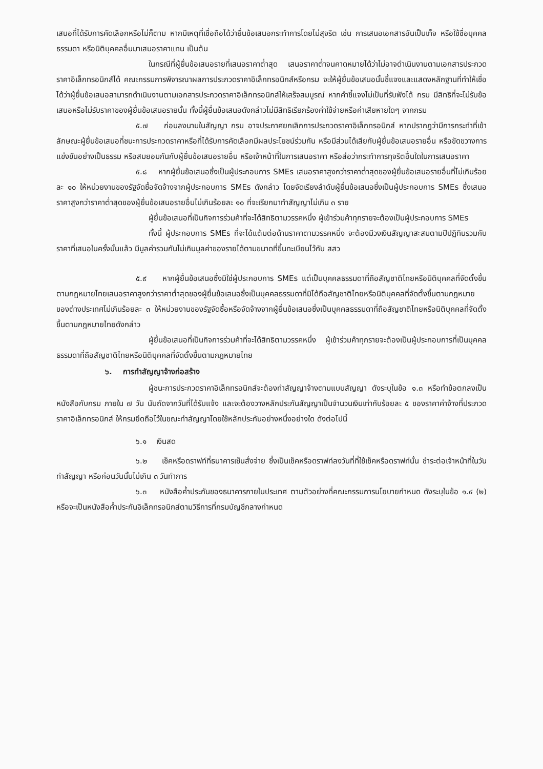เสนอที่ได้รับการคัดเลือกหรือไม่ก็ตาม หากมีเหตุที่เชื่อถือได้ว่ายื่นข้อเสนอกระทำการโดยไม่สุจริต เช่น การเสนอเอกสารอันเป็นเท็จ หรือใช้ชื่อบุคคลธรรมดา หรือนิติบุคคลอื่นมาเสนอราคาแทน เป็นต้น
ในกรณีที่ผู้ยื่นข้อเสนอรายที่เสนอราคาต่ำสุด เสนอราคาต่ำจนคาดหมายได้ว่าไม่อาจดำเนินงานตามเอกสารประกวดราคาอิเล็กทรอนิกส์ได้ คณะกรรมการพิจารณาผลการประกวดราคาอิเล็กทรอนิกส์หรือกรม จะให้ผู้ยื่นข้อเสนอนั้นชี้แจงและแสดงหลักฐานที่ทำให้เชื่อได้ว่าผู้ยื่นข้อเสนอสามารถดำเนินงานตามเอกสารประกวดราคาอิเล็กทรอนิกส์ให้เสร็จสมบูรณ์ หากคำชี้แจงไม่เป็นที่รับฟังได้ กรม มีสิทธิที่จะไม่รับข้อเสนอหรือไม่รับราคาของผู้ยื่นข้อเสนอรายนั้น ทั้งนี้ผู้ยื่นข้อเสนอดังกล่าวไม่มีสิทธิเรียกร้องค่าใช้จ่ายหรือค่าเสียหายใดๆ จากกรม
๕.๗ ก่อนลงนามในสัญญา กรม อาจประกาศยกเลิกการประกวดราคาอิเล็กทรอนิกส์ หากปรากฏว่ามีการกระทำที่เข้าลักษณะผู้ยื่นข้อเสนอที่ชนะการประกวดราคาหรือที่ได้รับการคัดเลือกมีผลประโยชน์ร่วมกัน หรือมีส่วนได้เสียกับผู้ยื่นข้อเสนอรายอื่น หรือขัดขวางการแข่งขันอย่างเป็นธรรม หรือสมยอมกันกับผู้ยื่นข้อเสนอรายอื่น หรือเจ้าหน้าที่ในการเสนอราคา หรือส่อว่ากระทำการทุจริตอื่นใดในการเสนอราคา
๕.๘ หากผู้ยื่นข้อเสนอซึ่งเป็นผู้ประกอบการ SMEs เสนอราคาสูงกว่าราคาต่ำสุดของผู้ยื่นข้อเสนอรายอื่นที่ไม่เกินร้อยละ ๑๐ ให้หน่วยงานของรัฐจัดซื้อจัดจ้างจากผู้ประกอบการ SMEs ดังกล่าว โดยจัดเรียงลำดับผู้ยื่นข้อเสนอซึ่งเป็นผู้ประกอบการ SMEs ซึ่งเสนอราคาสูงกว่าราคาต่ำสุดของผู้ยื่นข้อเสนอรายอื่นไม่เกินร้อยละ ๑๐ ที่จะเรียกมาทำสัญญาไม่เกิน ๓ ราย
ผู้ยื่นข้อเสนอที่เป็นกิจการร่วมค้าที่จะได้สิทธิตามวรรคหนึ่ง ผู้เข้าร่วมค้าทุกรายจะต้องเป็นผู้ประกอบการ SMEs
ทั้งนี้ ผู้ประกอบการ SMEs ที่จะได้แต้มต่อด้านราคาตามวรรคหนึ่ง จะต้องมีวงเงินสัญญาสะสมตามปีปฏิทินรวมกับราคาที่เสนอในครั้งนั้นแล้ว มีมูลค่ารวมกันไม่เกินมูลค่าของรายได้ตามขนาดที่ขึ้นทะเบียนไว้กับ สสว
๕.๙ หากผู้ยื่นข้อเสนอซึ่งมิใช่ผู้ประกอบการ SMEs แต่เป็นบุคคลธรรมดาที่ถือสัญชาติไทยหรือนิติบุคคลที่จัดตั้งขึ้นตามกฎหมายไทยเสนอราคาสูงกว่าราคาต่ำสุดของผู้ยื่นข้อเสนอซึ่งเป็นบุคคลธรรมดาที่มิได้ถือสัญชาติไทยหรือนิติบุคคลที่จัดตั้งขึ้นตามกฎหมายของต่างประเทศไม่เกินร้อยละ ๓ ให้หน่วยงานของรัฐจัดซื้อหรือจัดจ้างจากผู้ยื่นข้อเสนอซึ่งเป็นบุคคลธรรมดาที่ถือสัญชาติไทยหรือนิติบุคคลที่จัดตั้งขึ้นตามกฎหมายไทยดังกล่าว
ผู้ยื่นข้อเสนอที่เป็นกิจการร่วมค้าที่จะได้สิทธิตามวรรคหนึ่ง ผู้เข้าร่วมค้าทุกรายจะต้องเป็นผู้ประกอบการที่เป็นบุคคลธรรมดาที่ถือสัญชาติไทยหรือนิติบุคคลที่จัดตั้งขึ้นตามกฎหมายไทย
๖. การทำสัญญาจ้างก่อสร้าง
ผู้ชนะการประกวดราคาอิเล็กทรอนิกส์จะต้องทำสัญญาจ้างตามแบบสัญญา ดังระบุในข้อ ๑.๓ หรือทำข้อตกลงเป็นหนังสือกับกรม ภายใน ๗ วัน นับถัดจากวันที่ได้รับแจ้ง และจะต้องวางหลักประกันสัญญาเป็นจำนวนเงินเท่ากับร้อยละ ๕ ของราคาค่าจ้างที่ประกวดราคาอิเล็กทรอนิกส์ ให้กรมยึดถือไว้ในขณะทำสัญญาโดยใช้หลักประกันอย่างหนึ่งอย่างใด ดังต่อไปนี้
๖.๑ เงินสด
๖.๒ เช็คหรือดราฟท์ที่ธนาคารเซ็นสั่งจ่าย ซึ่งเป็นเช็คหรือดราฟท์ลงวันที่ที่ใช้เช็คหรือดราฟท์นั้น ชำระต่อเจ้าหน้าที่ในวันทำสัญญา หรือก่อนวันนั้นไม่เกิน ๓ วันทำการ
๖.๓ หนังสือค้ำประกันของธนาคารภายในประเทศ ตามตัวอย่างที่คณะกรรมการนโยบายกำหนด ดังระบุในข้อ ๑.๔ (๒) หรือจะเป็นหนังสือค้ำประกันอิเล็กทรอนิกส์ตามวิธีการที่กรมบัญชีกลางกำหนด